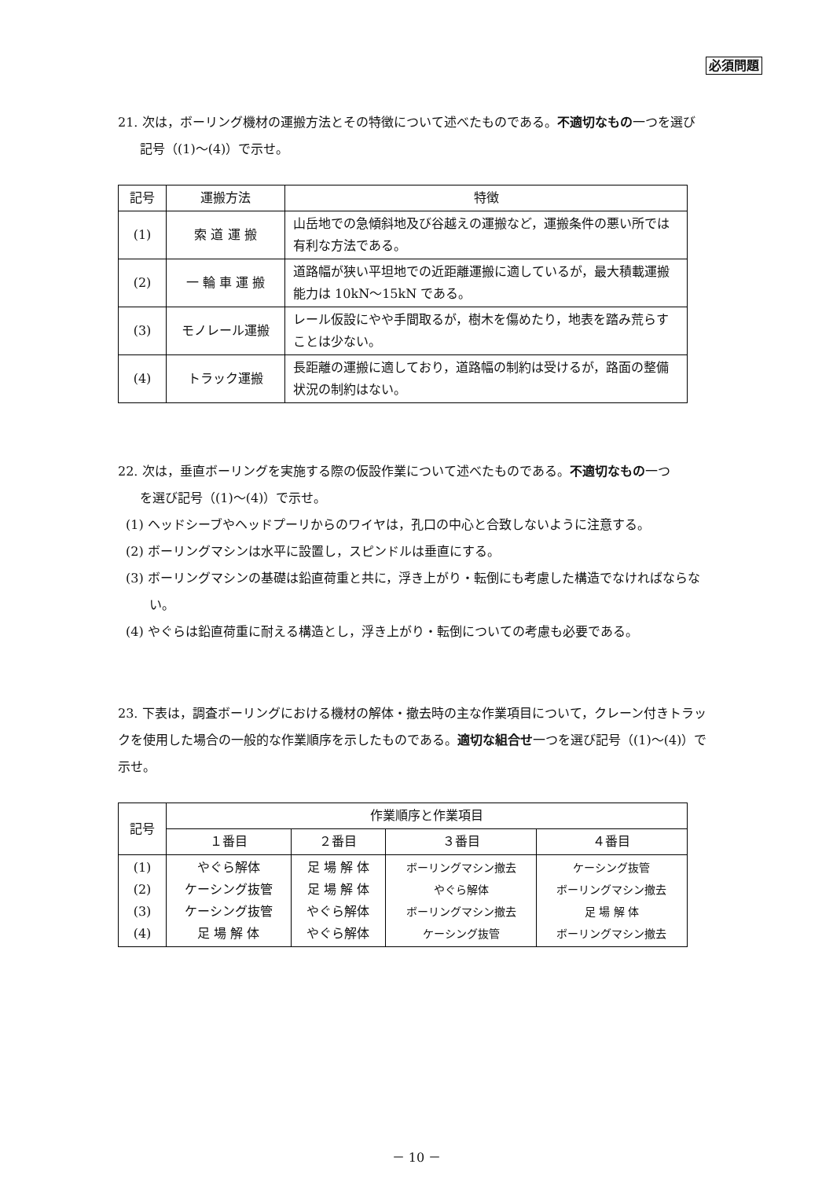必須問題
21. 次は，ボーリング機材の運搬方法とその特徴について述べたものである。不適切なもの一つを選び
記号（(1)～(4)）で示せ。
| 記号 | 運搬方法 | 特徴 |
| (1) | 索 道 運 搬 | 山岳地での急傾斜地及び谷越えの運搬など，運搬条件の悪い所では有利な方法である。 |
| (2) | 一 輪 車 運 搬 | 道路幅が狭い平坦地での近距離運搬に適しているが，最大積載運搬能力は 10kN～15kN である。 |
| (3) | モノレール運搬 | レール仮設にやや手間取るが，樹木を傷めたり，地表を踏み荒らすことは少ない。 |
| (4) | トラック運搬 | 長距離の運搬に適しており，道路幅の制約は受けるが，路面の整備状況の制約はない。 |
22. 次は，垂直ボーリングを実施する際の仮設作業について述べたものである。不適切なもの一つ
を選び記号（(1)～(4)）で示せ。
(1) ヘッドシーブやヘッドプーリからのワイヤは，孔口の中心と合致しないように注意する。
(2) ボーリングマシンは水平に設置し，スピンドルは垂直にする。
(3) ボーリングマシンの基礎は鉛直荷重と共に，浮き上がり・転倒にも考慮した構造でなければならない。
(4) やぐらは鉛直荷重に耐える構造とし，浮き上がり・転倒についての考慮も必要である。
23. 下表は，調査ボーリングにおける機材の解体・撤去時の主な作業項目について，クレーン付きトラックを使用した場合の一般的な作業順序を示したものである。適切な組合せ一つを選び記号（(1)～(4)）で示せ。
| 記号 | 作業順序と作業項目 | | | |
| | １番目 | ２番目 | ３番目 | ４番目 |
| (1) (2) (3) (4) | やぐら解体 ケーシング抜管 ケーシング抜管 足 場 解 体 | 足 場 解 体 足 場 解 体 やぐら解体 やぐら解体 | ボーリングマシン撤去 やぐら解体 ボーリングマシン撤去 ケーシング抜管 | ケーシング抜管 ボーリングマシン撤去 足 場 解 体 ボーリングマシン撤去 |
－ 10 －